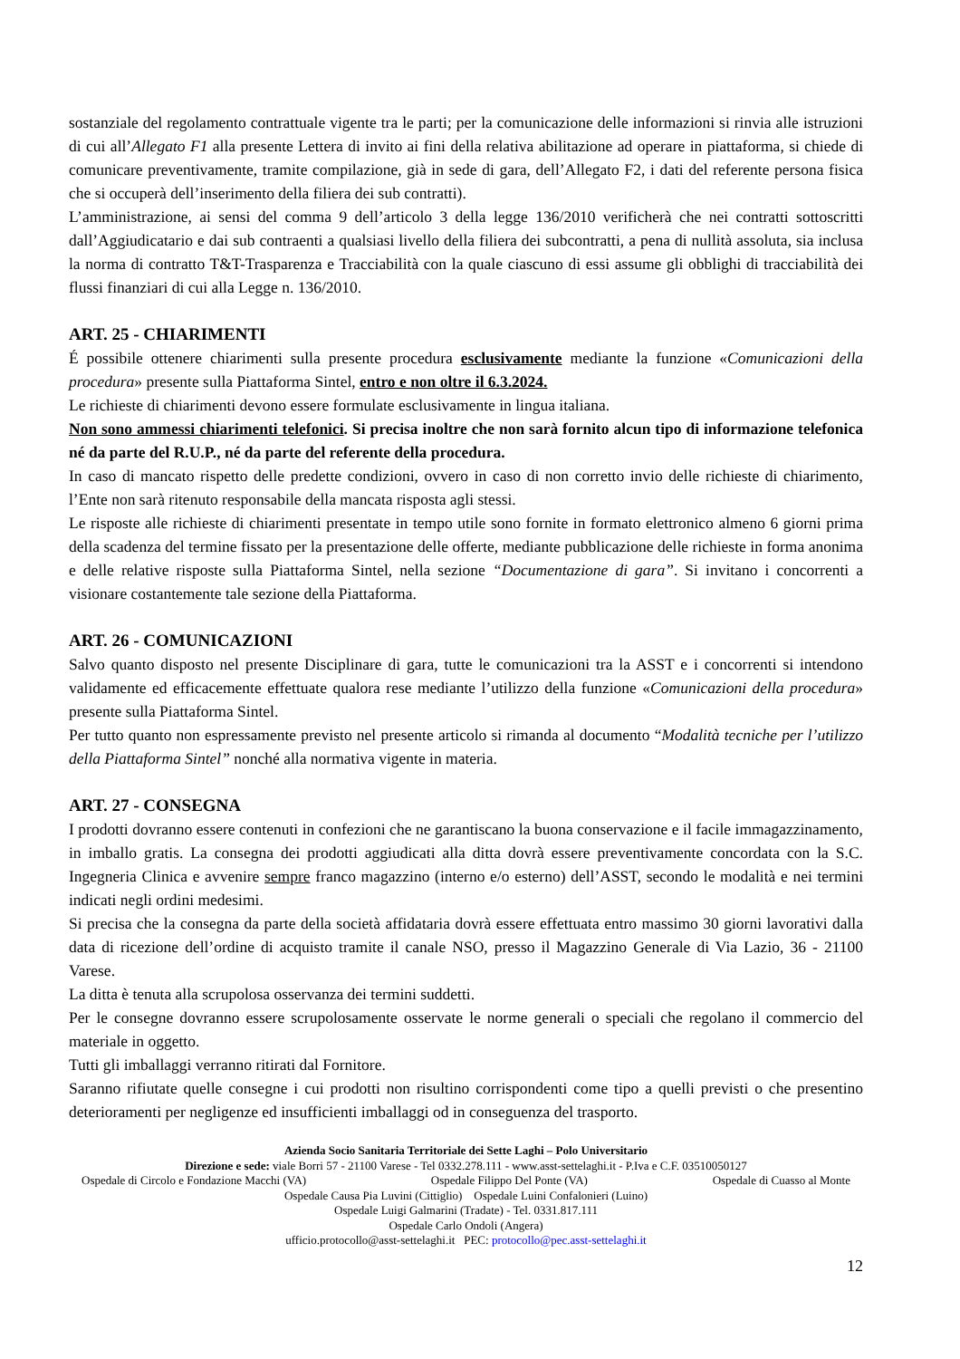sostanziale del regolamento contrattuale vigente tra le parti; per la comunicazione delle informazioni si rinvia alle istruzioni di cui all’Allegato F1 alla presente Lettera di invito ai fini della relativa abilitazione ad operare in piattaforma, si chiede di comunicare preventivamente, tramite compilazione, già in sede di gara, dell’Allegato F2, i dati del referente persona fisica che si occuperà dell’inserimento della filiera dei sub contratti).
L’amministrazione, ai sensi del comma 9 dell’articolo 3 della legge 136/2010 verificherà che nei contratti sottoscritti dall’Aggiudicatario e dai sub contraenti a qualsiasi livello della filiera dei subcontratti, a pena di nullità assoluta, sia inclusa la norma di contratto T&T-Trasparenza e Tracciabilità con la quale ciascuno di essi assume gli obblighi di tracciabilità dei flussi finanziari di cui alla Legge n. 136/2010.
ART. 25 - CHIARIMENTI
É possibile ottenere chiarimenti sulla presente procedura esclusivamente mediante la funzione «Comunicazioni della procedura» presente sulla Piattaforma Sintel, entro e non oltre il 6.3.2024.
Le richieste di chiarimenti devono essere formulate esclusivamente in lingua italiana.
Non sono ammessi chiarimenti telefonici. Si precisa inoltre che non sarà fornito alcun tipo di informazione telefonica né da parte del R.U.P., né da parte del referente della procedura.
In caso di mancato rispetto delle predette condizioni, ovvero in caso di non corretto invio delle richieste di chiarimento, l’Ente non sarà ritenuto responsabile della mancata risposta agli stessi.
Le risposte alle richieste di chiarimenti presentate in tempo utile sono fornite in formato elettronico almeno 6 giorni prima della scadenza del termine fissato per la presentazione delle offerte, mediante pubblicazione delle richieste in forma anonima e delle relative risposte sulla Piattaforma Sintel, nella sezione “Documentazione di gara”. Si invitano i concorrenti a visionare costantemente tale sezione della Piattaforma.
ART. 26 - COMUNICAZIONI
Salvo quanto disposto nel presente Disciplinare di gara, tutte le comunicazioni tra la ASST e i concorrenti si intendono validamente ed efficacemente effettuate qualora rese mediante l’utilizzo della funzione «Comunicazioni della procedura» presente sulla Piattaforma Sintel.
Per tutto quanto non espressamente previsto nel presente articolo si rimanda al documento “Modalità tecniche per l’utilizzo della Piattaforma Sintel” nonché alla normativa vigente in materia.
ART. 27 - CONSEGNA
I prodotti dovranno essere contenuti in confezioni che ne garantiscano la buona conservazione e il facile immagazzinamento, in imballo gratis. La consegna dei prodotti aggiudicati alla ditta dovrà essere preventivamente concordata con la S.C. Ingegneria Clinica e avvenire sempre franco magazzino (interno e/o esterno) dell’ASST, secondo le modalità e nei termini indicati negli ordini medesimi.
Si precisa che la consegna da parte della società affidataria dovrà essere effettuata entro massimo 30 giorni lavorativi dalla data di ricezione dell’ordine di acquisto tramite il canale NSO, presso il Magazzino Generale di Via Lazio, 36 - 21100 Varese.
La ditta è tenuta alla scrupolosa osservanza dei termini suddetti.
Per le consegne dovranno essere scrupolosamente osservate le norme generali o speciali che regolano il commercio del materiale in oggetto.
Tutti gli imballaggi verranno ritirati dal Fornitore.
Saranno rifiutate quelle consegne i cui prodotti non risultino corrispondenti come tipo a quelli previsti o che presentino deterioramenti per negligenze ed insufficienti imballaggi od in conseguenza del trasporto.
Azienda Socio Sanitaria Territoriale dei Sette Laghi – Polo Universitario
Direzione e sede: viale Borri 57 - 21100 Varese - Tel 0332.278.111 - www.asst-settelaghi.it - P.Iva e C.F. 03510050127
Ospedale di Circolo e Fondazione Macchi (VA) Ospedale Filippo Del Ponte (VA) Ospedale di Cuasso al Monte
Ospedale Causa Pia Luvini (Cittiglio) Ospedale Luini Confalonieri (Luino)
Ospedale Luigi Galmarini (Tradate) - Tel. 0331.817.111
Ospedale Carlo Ondoli (Angera)
ufficio.protocollo@asst-settelaghi.it PEC: protocollo@pec.asst-settelaghi.it
12